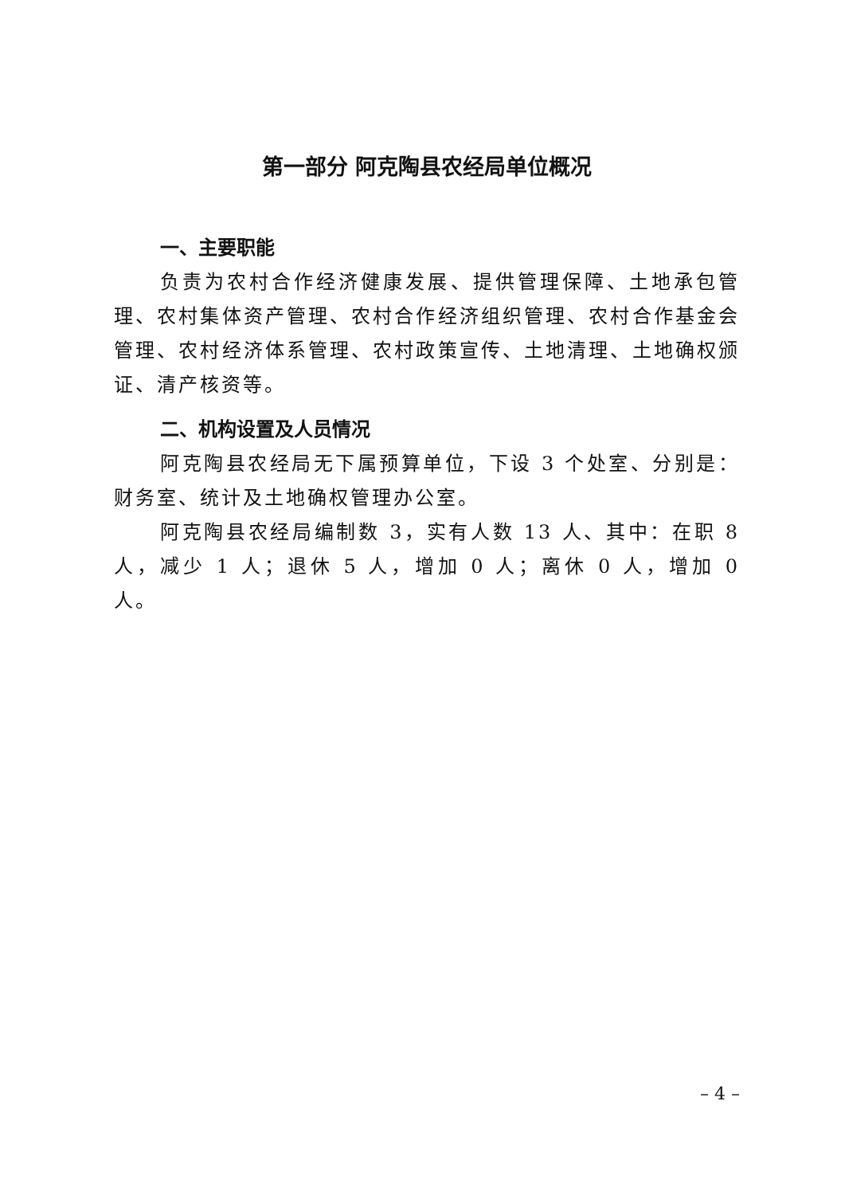第一部分 阿克陶县农经局单位概况
一、主要职能
负责为农村合作经济健康发展、提供管理保障、土地承包管理、农村集体资产管理、农村合作经济组织管理、农村合作基金会管理、农村经济体系管理、农村政策宣传、土地清理、土地确权颁证、清产核资等。
二、机构设置及人员情况
阿克陶县农经局无下属预算单位，下设 3 个处室、分别是：财务室、统计及土地确权管理办公室。
阿克陶县农经局编制数 3，实有人数 13 人、其中：在职 8 人，减少 1 人；退休 5 人，增加 0 人；离休 0 人，增加 0 人。
– 4 –